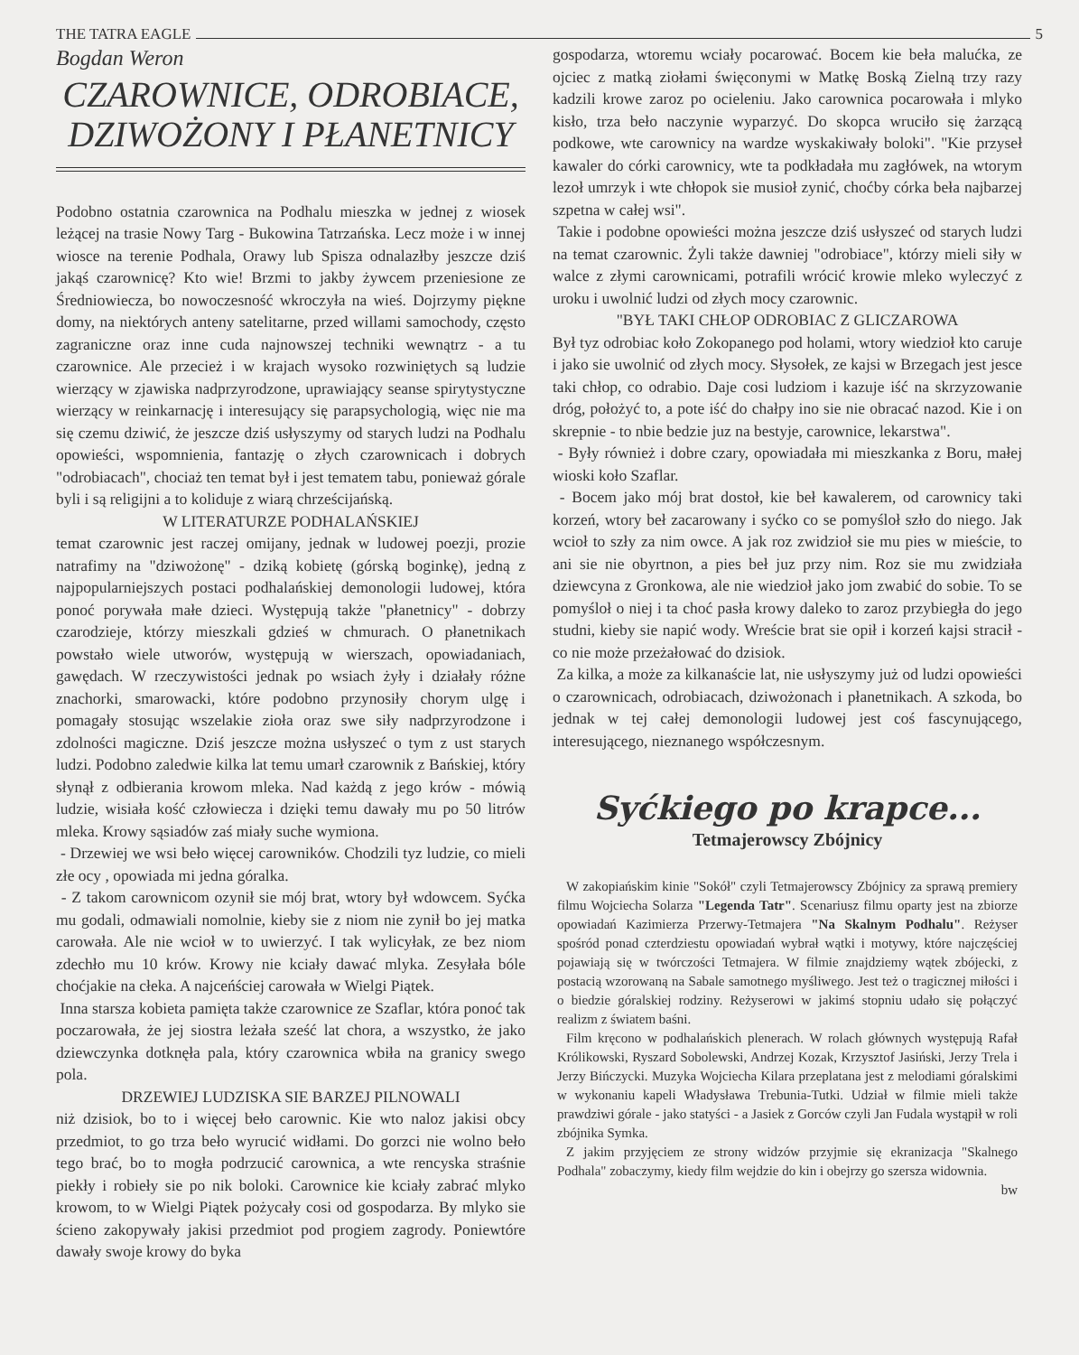THE TATRA EAGLE 5
Bogdan Weron
CZAROWNICE, ODROBIACE, DZIWOŻONY I PŁANETNICY
Podobno ostatnia czarownica na Podhalu mieszka w jednej z wiosek leżącej na trasie Nowy Targ - Bukowina Tatrzańska. Lecz może i w innej wiosce na terenie Podhala, Orawy lub Spisza odnalazłby jeszcze dziś jakąś czarownicę? Kto wie! Brzmi to jakby żywcem przeniesione ze Średniowiecza, bo nowoczesność wkroczyła na wieś. Dojrzymy piękne domy, na niektórych anteny satelitarne, przed willami samochody, często zagraniczne oraz inne cuda najnowszej techniki wewnątrz - a tu czarownice. Ale przecież i w krajach wysoko rozwiniętych są ludzie wierzący w zjawiska nadprzyrodzone, uprawiający seanse spirytystyczne wierzący w reinkarnację i interesujący się parapsychologią, więc nie ma się czemu dziwić, że jeszcze dziś usłyszymy od starych ludzi na Podhalu opowieści, wspomnienia, fantazję o złych czarownicach i dobrych "odrobiacach", chociaż ten temat był i jest tematem tabu, ponieważ górale byli i są religijni a to koliduje z wiarą chrześcijańską.
W LITERATURZE PODHALAŃSKIEJ
temat czarownic jest raczej omijany, jednak w ludowej poezji, prozie natrafimy na "dziwożonę" - dziką kobietę (górską boginkę), jedną z najpopularniejszych postaci podhalańskiej demonologii ludowej, która ponoć porywała małe dzieci. Występują także "płanetnicy" - dobrzy czarodzieje, którzy mieszkali gdzieś w chmurach. O płanetnikach powstało wiele utworów, występują w wierszach, opowiadaniach, gawędach. W rzeczywistości jednak po wsiach żyły i działały różne znachorki, smarowacki, które podobno przynosiły chorym ulgę i pomagały stosując wszelakie zioła oraz swe siły nadprzyrodzone i zdolności magiczne. Dziś jeszcze można usłyszeć o tym z ust starych ludzi. Podobno zaledwie kilka lat temu umarł czarownik z Bańskiej, który słynął z odbierania krowom mleka. Nad każdą z jego krów - mówią ludzie, wisiała kość człowiecza i dzięki temu dawały mu po 50 litrów mleka. Krowy sąsiadów zaś miały suche wymiona.
- Drzewiej we wsi beło więcej carowników. Chodzili tyz ludzie, co mieli złe ocy , opowiada mi jedna góralka.
- Z takom carownicom ozynił sie mój brat, wtory był wdowcem. Syćka mu godali, odmawiali nomolnie, kieby sie z niom nie zynił bo jej matka carowała. Ale nie wcioł w to uwierzyć. I tak wylicyłak, ze bez niom zdechło mu 10 krów. Krowy nie kciały dawać mlyka. Zesyłała bóle choćjakie na cłeka. A najceńściej carowała w Wielgi Piątek.
Inna starsza kobieta pamięta także czarownice ze Szaflar, która ponoć tak poczarowała, że jej siostra leżała sześć lat chora, a wszystko, że jako dziewczynka dotknęła pala, który czarownica wbiła na granicy swego pola.
DRZEWIEJ LUDZISKA SIE BARZEJ PILNOWALI
niż dzisiok, bo to i więcej beło carownic. Kie wto naloz jakisi obcy przedmiot, to go trza beło wyrucić widłami. Do gorzci nie wolno beło tego brać, bo to mogła podrzucić carownica, a wte rencyska straśnie piekły i robieły sie po nik boloki. Carownice kie kciały zabrać mlyko krowom, to w Wielgi Piątek pożycały cosi od gospodarza. By mlyko sie ścieno zakopywały jakisi przedmiot pod progiem zagrody. Poniewtóre dawały swoje krowy do byka
gospodarza, wtoremu wciały pocarować. Bocem kie beła malućka, ze ojciec z matką ziołami święconymi w Matkę Boską Zielną trzy razy kadzili krowe zaroz po ocieleniu. Jako carownica pocarowała i mlyko kisło, trza beło naczynie wyparzyć. Do skopca wruciło się żarzącą podkowe, wte carownicy na wardze wyskakiwały boloki". "Kie przyseł kawaler do córki carownicy, wte ta podkładała mu zagłówek, na wtorym lezoł umrzyk i wte chłopok sie musioł zynić, choćby córka beła najbarzej szpetna w całej wsi".
Takie i podobne opowieści można jeszcze dziś usłyszeć od starych ludzi na temat czarownic. Żyli także dawniej "odrobiace", którzy mieli siły w walce z złymi carownicami, potrafili wrócić krowie mleko wyleczyć z uroku i uwolnić ludzi od złych mocy czarownic.
"BYŁ TAKI CHŁOP ODROBIAC Z GLICZAROWA
Był tyz odrobiac koło Zokopanego pod holami, wtory wiedzioł kto caruje i jako sie uwolnić od złych mocy. Słysołek, ze kajsi w Brzegach jest jesce taki chłop, co odrabio. Daje cosi ludziom i kazuje iść na skrzyzowanie dróg, położyć to, a pote iść do chałpy ino sie nie obracać nazod. Kie i on skrepnie - to nbie bedzie juz na bestyje, carownice, lekarstwa".
- Były również i dobre czary, opowiadała mi mieszkanka z Boru, małej wioski koło Szaflar.
- Bocem jako mój brat dostoł, kie beł kawalerem, od carownicy taki korzeń, wtory beł zacarowany i syćko co se pomyśloł szło do niego. Jak wcioł to szły za nim owce. A jak roz zwidzioł sie mu pies w mieście, to ani sie nie obyrtnon, a pies beł juz przy nim. Roz sie mu zwidziała dziewcyna z Gronkowa, ale nie wiedzioł jako jom zwabić do sobie. To se pomyśloł o niej i ta choć pasła krowy daleko to zaroz przybiegła do jego studni, kieby sie napić wody. Wreście brat sie opił i korzeń kajsi stracił - co nie może przeżałować do dzisiok.
Za kilka, a może za kilkanaście lat, nie usłyszymy już od ludzi opowieści o czarownicach, odrobiacach, dziwożonach i płanetnikach. A szkoda, bo jednak w tej całej demonologii ludowej jest coś fascynującego, interesującego, nieznanego współczesnym.
Syćkiego po krapce...
Tetmajerowscy Zbójnicy
W zakopiańskim kinie "Sokół" czyli Tetmajerowscy Zbójnicy za sprawą premiery filmu Wojciecha Solarza "Legenda Tatr". Scenariusz filmu oparty jest na zbiorze opowiadań Kazimierza Przerwy-Tetmajera "Na Skalnym Podhalu". Reżyser spośród ponad czterdziestu opowiadań wybrał wątki i motywy, które najczęściej pojawiają się w twórczości Tetmajera. W filmie znajdziemy wątek zbójecki, z postacią wzorowaną na Sabale samotnego myśliwego. Jest też o tragicznej miłości i o biedzie góralskiej rodziny. Reżyserowi w jakimś stopniu udało się połączyć realizm z światem baśni.
Film kręcono w podhalańskich plenerach. W rolach głównych występują Rafał Królikowski, Ryszard Sobolewski, Andrzej Kozak, Krzysztof Jasiński, Jerzy Trela i Jerzy Bińczycki. Muzyka Wojciecha Kilara przeplatana jest z melodiami góralskimi w wykonaniu kapeli Władysława Trebunia-Tutki. Udział w filmie mieli także prawdziwi górale - jako statyści - a Jasiek z Gorców czyli Jan Fudala wystąpił w roli zbójnika Symka.
Z jakim przyjęciem ze strony widzów przyjmie się ekranizacja "Skalnego Podhala" zobaczymy, kiedy film wejdzie do kin i obejrzy go szersza widownia.
bw